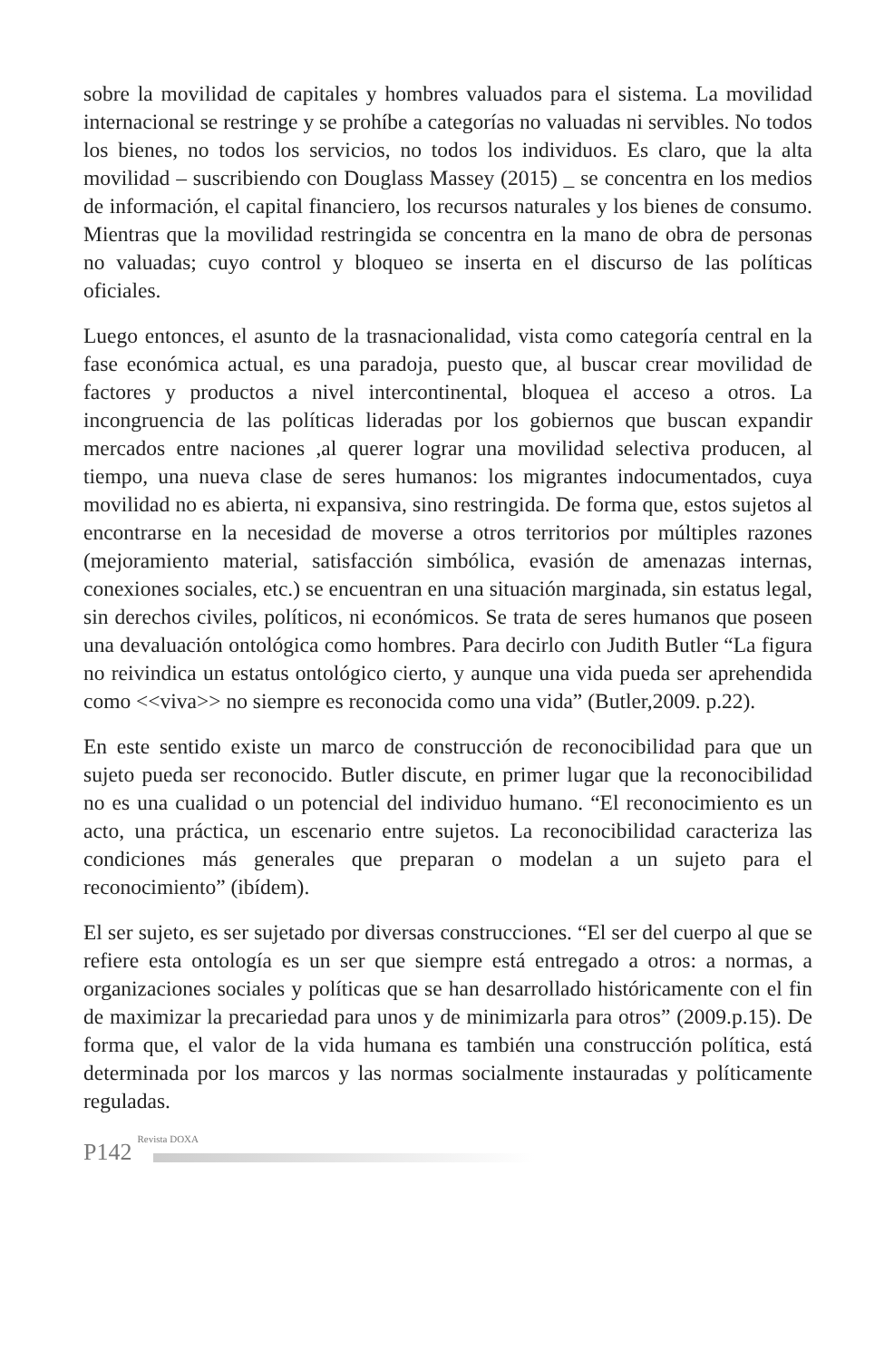sobre la movilidad de capitales y hombres valuados para el sistema. La movilidad internacional se restringe y se prohíbe a categorías no valuadas ni servibles. No todos los bienes, no todos los servicios, no todos los individuos. Es claro, que la alta movilidad – suscribiendo con Douglass Massey (2015) _ se concentra en los medios de información, el capital financiero, los recursos naturales y los bienes de consumo. Mientras que la movilidad restringida se concentra en la mano de obra de personas no valuadas; cuyo control y bloqueo se inserta en el discurso de las políticas oficiales.
Luego entonces, el asunto de la trasnacionalidad, vista como categoría central en la fase económica actual, es una paradoja, puesto que, al buscar crear movilidad de factores y productos a nivel intercontinental, bloquea el acceso a otros. La incongruencia de las políticas lideradas por los gobiernos que buscan expandir mercados entre naciones ,al querer lograr una movilidad selectiva producen, al tiempo, una nueva clase de seres humanos: los migrantes indocumentados, cuya movilidad no es abierta, ni expansiva, sino restringida. De forma que, estos sujetos al encontrarse en la necesidad de moverse a otros territorios por múltiples razones (mejoramiento material, satisfacción simbólica, evasión de amenazas internas, conexiones sociales, etc.) se encuentran en una situación marginada, sin estatus legal, sin derechos civiles, políticos, ni económicos. Se trata de seres humanos que poseen una devaluación ontológica como hombres. Para decirlo con Judith Butler “La figura no reivindica un estatus ontológico cierto, y aunque una vida pueda ser aprehendida como <<viva>> no siempre es reconocida como una vida” (Butler,2009. p.22).
En este sentido existe un marco de construcción de reconocibilidad para que un sujeto pueda ser reconocido. Butler discute, en primer lugar que la reconocibilidad no es una cualidad o un potencial del individuo humano. “El reconocimiento es un acto, una práctica, un escenario entre sujetos. La reconocibilidad caracteriza las condiciones más generales que preparan o modelan a un sujeto para el reconocimiento” (ibídem).
El ser sujeto, es ser sujetado por diversas construcciones. “El ser del cuerpo al que se refiere esta ontología es un ser que siempre está entregado a otros: a normas, a organizaciones sociales y políticas que se han desarrollado históricamente con el fin de maximizar la precariedad para unos y de minimizarla para otros” (2009.p.15). De forma que, el valor de la vida humana es también una construcción política, está determinada por los marcos y las normas socialmente instauradas y políticamente reguladas.
P142 Revista DOXA